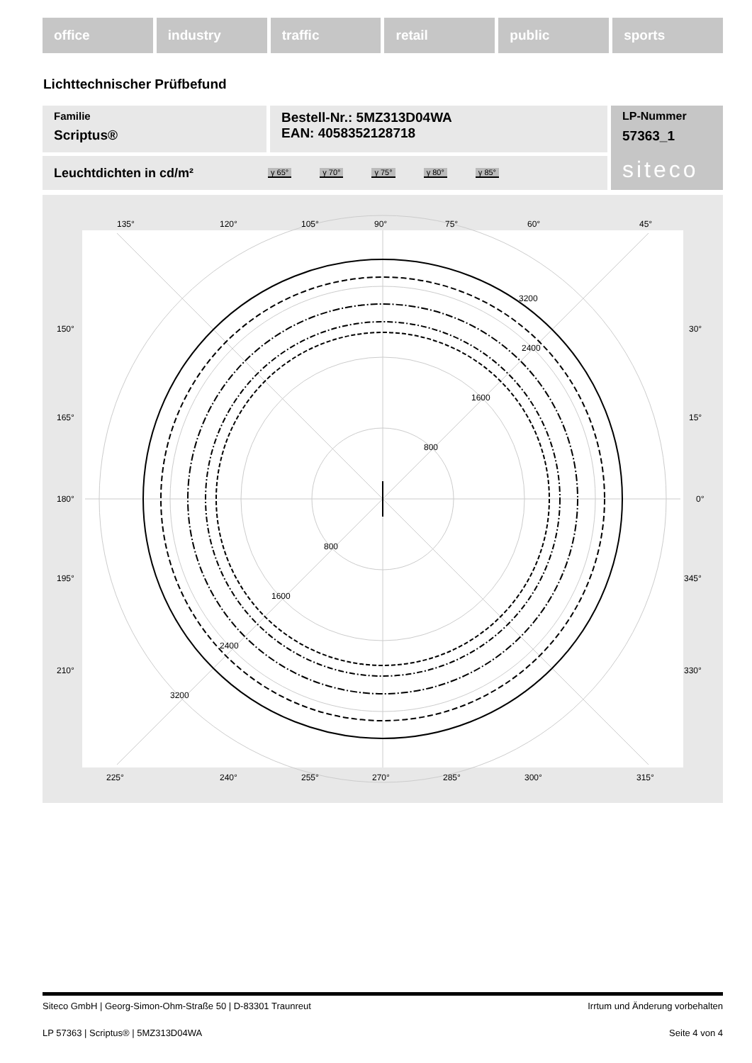office industry traffic retail public sports
Lichttechnischer Prüfbefund
Familie
Scriptus®
Bestell-Nr.: 5MZ313D04WA
EAN: 4058352128718
LP-Nummer
57363_1
siteco
Leuchtdichten in cd/m² γ 65° γ 70° γ 75° γ 80° γ 85°
135°
120°
105°
90°
75°
60°
45°
150°
30°
165°
15°
180°
0°
195°
345°
210°
330°
3200
2400
1600
800
800
1600
2400
3200
225°
240°
255°
270°
285°
300°
315°
Siteco GmbH | Georg-Simon-Ohm-Straße 50 | D-83301 Traunreut Irrtum und Änderung vorbehalten
LP 57363 | Scriptus® | 5MZ313D04WA Seite 4 von 4